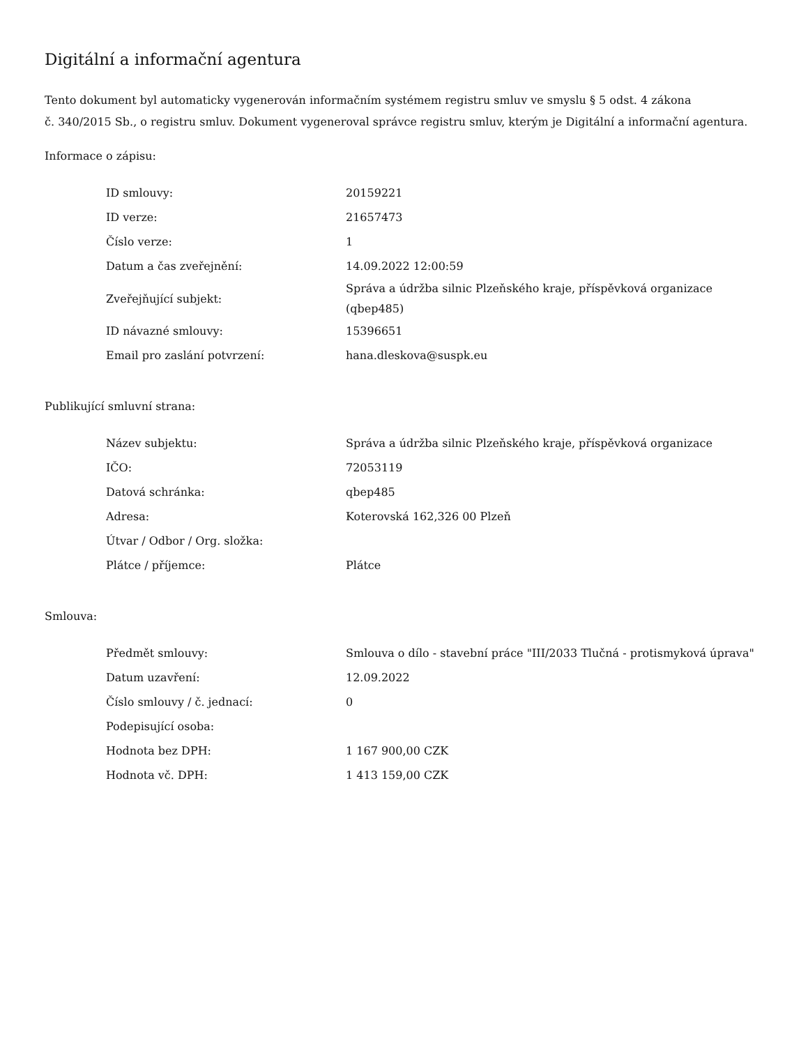Digitální a informační agentura
Tento dokument byl automaticky vygenerován informačním systémem registru smluv ve smyslu § 5 odst. 4 zákona
č. 340/2015 Sb., o registru smluv. Dokument vygeneroval správce registru smluv, kterým je Digitální a informační agentura.
Informace o zápisu:
| ID smlouvy: | 20159221 |
| ID verze: | 21657473 |
| Číslo verze: | 1 |
| Datum a čas zveřejnění: | 14.09.2022 12:00:59 |
| Zveřejňující subjekt: | Správa a údržba silnic Plzeňského kraje, příspěvková organizace (qbep485) |
| ID návazné smlouvy: | 15396651 |
| Email pro zaslání potvrzení: | hana.dleskova@suspk.eu |
Publikující smluvní strana:
| Název subjektu: | Správa a údržba silnic Plzeňského kraje, příspěvková organizace |
| IČO: | 72053119 |
| Datová schránka: | qbep485 |
| Adresa: | Koterovská 162,326 00 Plzeň |
| Útvar / Odbor / Org. složka: | |
| Plátce / příjemce: | Plátce |
Smlouva:
| Předmět smlouvy: | Smlouva o dílo - stavební práce "III/2033 Tlučná - protismyková úprava" |
| Datum uzavření: | 12.09.2022 |
| Číslo smlouvy / č. jednací: | 0 |
| Podepisující osoba: | |
| Hodnota bez DPH: | 1 167 900,00 CZK |
| Hodnota vč. DPH: | 1 413 159,00 CZK |